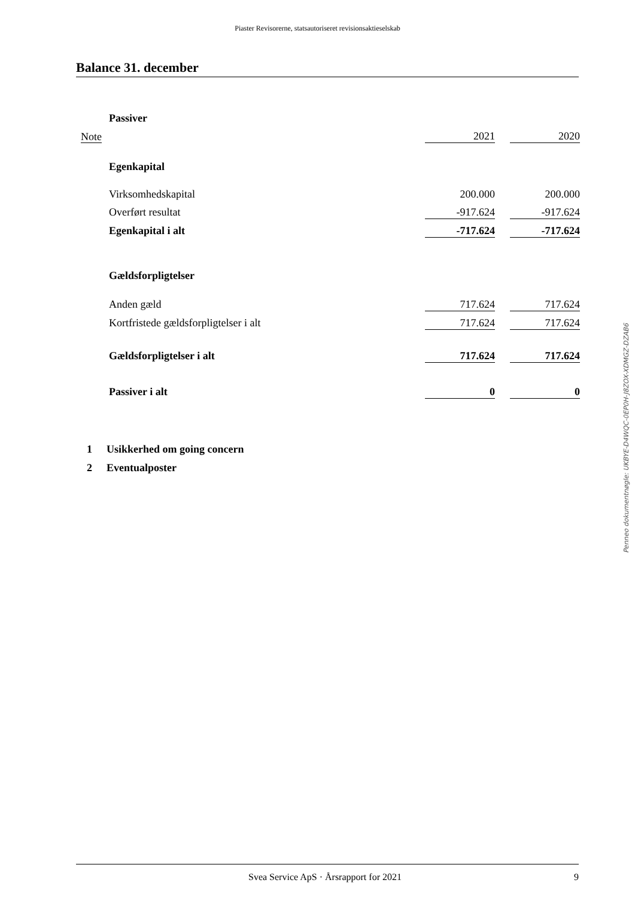Piaster Revisorerne, statsautoriseret revisionsaktieselskab
Balance 31. december
| | Passiver | | | |
| Note | | 2021 | | 2020 |
| | Egenkapital | | | |
| | Virksomhedskapital | 200.000 | | 200.000 |
| | Overført resultat | -917.624 | | -917.624 |
| | Egenkapital i alt | -717.624 | | -717.624 |
| | Gældsforpligtelser | | | |
| | Anden gæld | 717.624 | | 717.624 |
| | Kortfristede gældsforpligtelser i alt | 717.624 | | 717.624 |
| | Gældsforpligtelser i alt | 717.624 | | 717.624 |
| | Passiver i alt | 0 | | 0 |
1 Usikkerhed om going concern
2 Eventualposter
Penneo dokumentnøgle: UKBYE-D4WQC-0EP0H-J8ZOX-XDMGZ-DZAB6
Svea Service ApS · Årsrapport for 2021
9